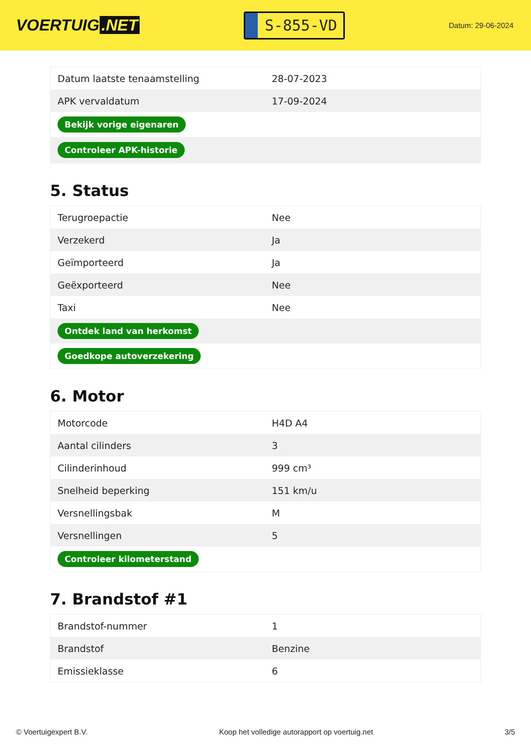VOERTUIG.NET
S-855-VD
Datum: 29-06-2024
| Datum laatste tenaamstelling | 28-07-2023 |
| APK vervaldatum | 17-09-2024 |
| Bekijk vorige eigenaren | |
| Controleer APK-historie | |
5. Status
| Terugroepactie | Nee |
| Verzekerd | Ja |
| Geïmporteerd | Ja |
| Geëxporteerd | Nee |
| Taxi | Nee |
| Ontdek land van herkomst | |
| Goedkope autoverzekering | |
6. Motor
| Motorcode | H4D A4 |
| Aantal cilinders | 3 |
| Cilinderinhoud | 999 cm³ |
| Snelheid beperking | 151 km/u |
| Versnellingsbak | M |
| Versnellingen | 5 |
| Controleer kilometerstand | |
7. Brandstof #1
| Brandstof-nummer | 1 |
| Brandstof | Benzine |
| Emissieklasse | 6 |
© Voertuigexpert B.V. Koop het volledige autorapport op voertuig.net 3/5